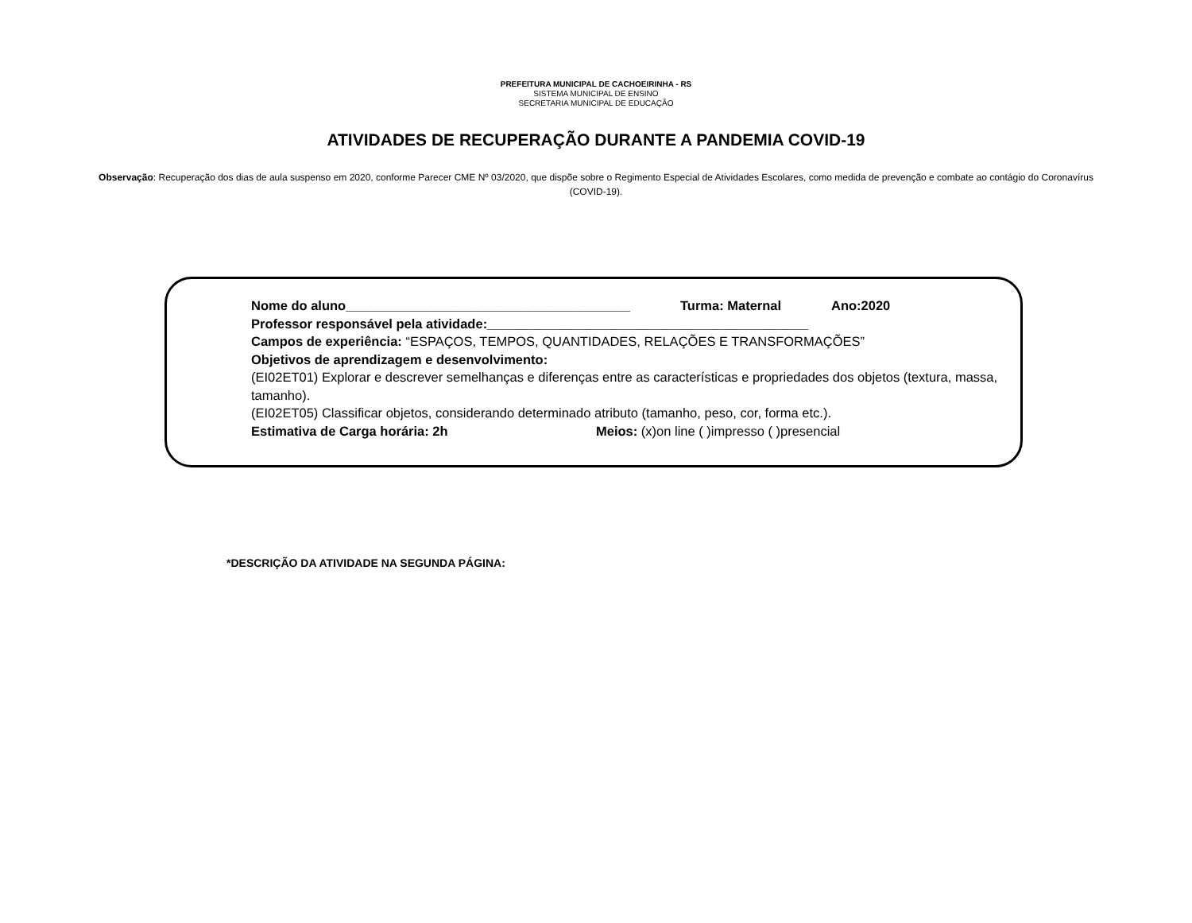PREFEITURA MUNICIPAL DE CACHOEIRINHA - RS
SISTEMA MUNICIPAL DE ENSINO
SECRETARIA MUNICIPAL DE EDUCAÇÃO
ATIVIDADES DE RECUPERAÇÃO DURANTE A PANDEMIA COVID-19
Observação: Recuperação dos dias de aula suspenso em 2020, conforme Parecer CME Nº 03/2020, que dispõe sobre o Regimento Especial de Atividades Escolares, como medida de prevenção e combate ao contágio do Coronavírus (COVID-19).
Nome do aluno_______________________________________ Turma: Maternal Ano:2020
Professor responsável pela atividade:____________________________________________
Campos de experiência: “ESPAÇOS, TEMPOS, QUANTIDADES, RELAÇÕES E TRANSFORMAÇÕES”
Objetivos de aprendizagem e desenvolvimento:
(EI02ET01) Explorar e descrever semelhanças e diferenças entre as características e propriedades dos objetos (textura, massa, tamanho).
(EI02ET05) Classificar objetos, considerando determinado atributo (tamanho, peso, cor, forma etc.).
Estimativa de Carga horária: 2h Meios: (x)on line ( )impresso ( )presencial
*DESCRIÇÃO DA ATIVIDADE NA SEGUNDA PÁGINA: